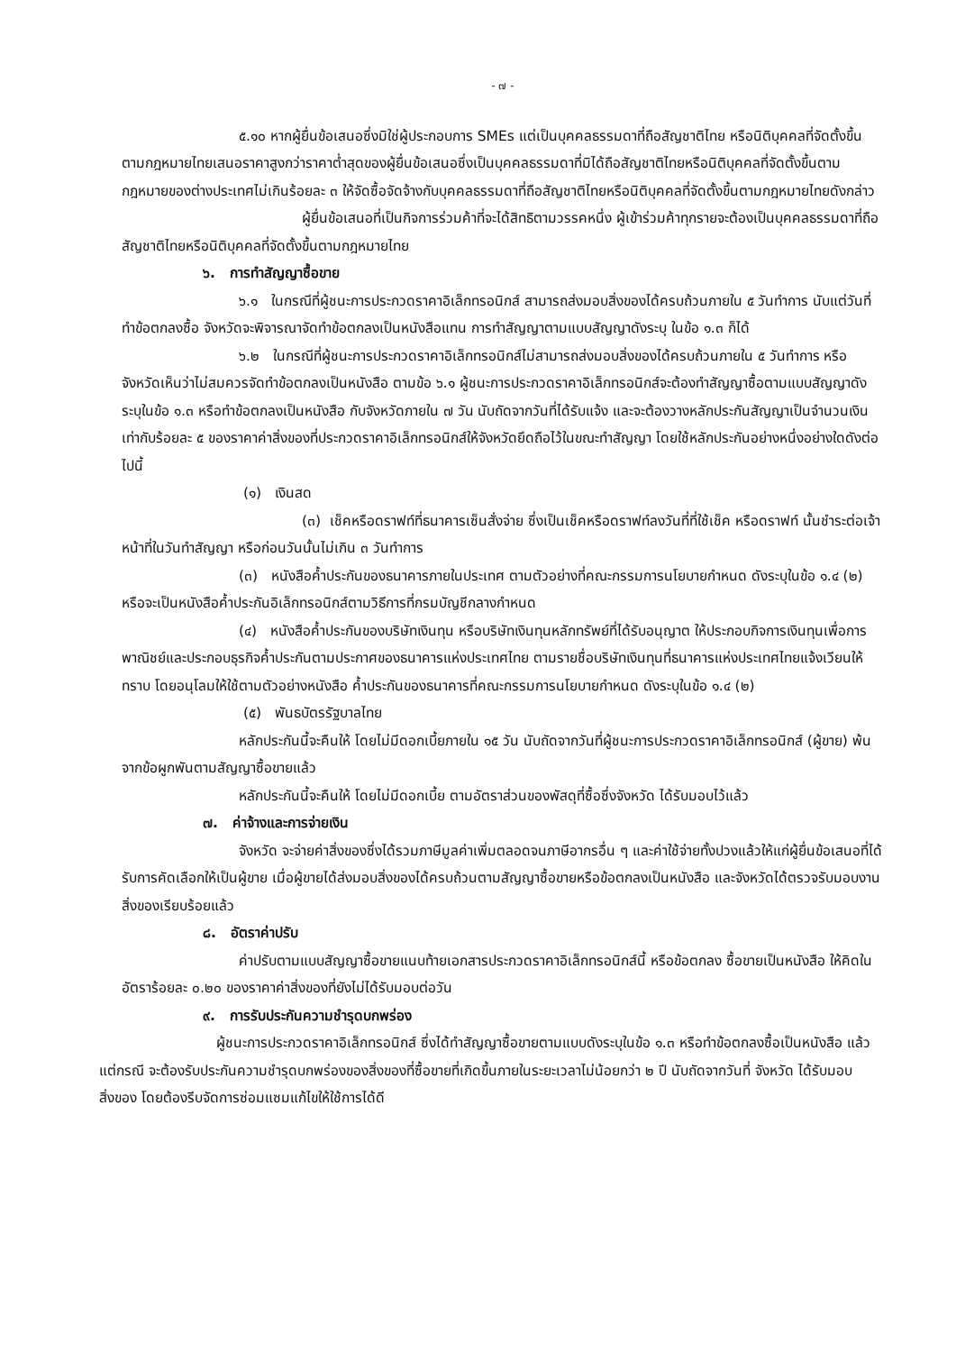- ๗ -
๕.๑๐ หากผู้ยื่นข้อเสนอซึ่งมิใช่ผู้ประกอบการ SMEs แต่เป็นบุคคลธรรมดาที่ถือสัญชาติไทย หรือนิติบุคคลที่จัดตั้งขึ้นตามกฎหมายไทยเสนอราคาสูงกว่าราคาต่ำสุดของผู้ยื่นข้อเสนอซึ่งเป็นบุคคลธรรมดาที่มิได้ถือสัญชาติไทยหรือนิติบุคคลที่จัดตั้งขึ้นตามกฎหมายของต่างประเทศไม่เกินร้อยละ ๓ ให้จัดซื้อจัดจ้างกับบุคคลธรรมดาที่ถือสัญชาติไทยหรือนิติบุคคลที่จัดตั้งขึ้นตามกฎหมายไทยดังกล่าว
ผู้ยื่นข้อเสนอที่เป็นกิจการร่วมค้าที่จะได้สิทธิตามวรรคหนึ่ง ผู้เข้าร่วมค้าทุกรายจะต้องเป็นบุคคลธรรมดาที่ถือสัญชาติไทยหรือนิติบุคคลที่จัดตั้งขึ้นตามกฎหมายไทย
๖. การทำสัญญาซื้อขาย
๖.๑ ในกรณีที่ผู้ชนะการประกวดราคาอิเล็กทรอนิกส์ สามารถส่งมอบสิ่งของได้ครบถ้วนภายใน ๕ วันทำการ นับแต่วันที่ทำข้อตกลงซื้อ จังหวัดจะพิจารณาจัดทำข้อตกลงเป็นหนังสือแทน การทำสัญญาตามแบบสัญญาดังระบุ ในข้อ ๑.๓ ก็ได้
๖.๒ ในกรณีที่ผู้ชนะการประกวดราคาอิเล็กทรอนิกส์ไม่สามารถส่งมอบสิ่งของได้ครบถ้วนภายใน ๕ วันทำการ หรือ จังหวัดเห็นว่าไม่สมควรจัดทำข้อตกลงเป็นหนังสือ ตามข้อ ๖.๑ ผู้ชนะการประกวดราคาอิเล็กทรอนิกส์จะต้องทำสัญญาซื้อตามแบบสัญญาดังระบุในข้อ ๑.๓ หรือทำข้อตกลงเป็นหนังสือ กับจังหวัดภายใน ๗ วัน นับถัดจากวันที่ได้รับแจ้ง และจะต้องวางหลักประกันสัญญาเป็นจำนวนเงินเท่ากับร้อยละ ๕ ของราคาค่าสิ่งของที่ประกวดราคาอิเล็กทรอนิกส์ให้จังหวัดยึดถือไว้ในขณะทำสัญญา โดยใช้หลักประกันอย่างหนึ่งอย่างใดดังต่อไปนี้
(๑) เงินสด
(๓) เช็คหรือดราฟท์ที่ธนาคารเซ็นสั่งจ่าย ซึ่งเป็นเช็คหรือดราฟท์ลงวันที่ที่ใช้เช็ค หรือดราฟท์ นั้นชำระต่อเจ้าหน้าที่ในวันทำสัญญา หรือก่อนวันนั้นไม่เกิน ๓ วันทำการ
(๓) หนังสือค้ำประกันของธนาคารภายในประเทศ ตามตัวอย่างที่คณะกรรมการนโยบายกำหนด ดังระบุในข้อ ๑.๔ (๒) หรือจะเป็นหนังสือค้ำประกันอิเล็กทรอนิกส์ตามวิธีการที่กรมบัญชีกลางกำหนด
(๔) หนังสือค้ำประกันของบริษัทเงินทุน หรือบริษัทเงินทุนหลักทรัพย์ที่ได้รับอนุญาต ให้ประกอบกิจการเงินทุนเพื่อการพาณิชย์และประกอบธุรกิจค้ำประกันตามประกาศของธนาคารแห่งประเทศไทย ตามรายชื่อบริษัทเงินทุนที่ธนาคารแห่งประเทศไทยแจ้งเวียนให้ทราบ โดยอนุโลมให้ใช้ตามตัวอย่างหนังสือ ค้ำประกันของธนาคารที่คณะกรรมการนโยบายกำหนด ดังระบุในข้อ ๑.๔ (๒)
(๕) พันธบัตรรัฐบาลไทย
หลักประกันนี้จะคืนให้ โดยไม่มีดอกเบี้ยภายใน ๑๕ วัน นับถัดจากวันที่ผู้ชนะการประกวดราคาอิเล็กทรอนิกส์ (ผู้ขาย) พ้นจากข้อผูกพันตามสัญญาซื้อขายแล้ว
หลักประกันนี้จะคืนให้ โดยไม่มีดอกเบี้ย ตามอัตราส่วนของพัสดุที่ซื้อซึ่งจังหวัด ได้รับมอบไว้แล้ว
๗. ค่าจ้างและการจ่ายเงิน
จังหวัด จะจ่ายค่าสิ่งของซึ่งได้รวมภาษีมูลค่าเพิ่มตลอดจนภาษีอากรอื่น ๆ และค่าใช้จ่ายทั้งปวงแล้วให้แก่ผู้ยื่นข้อเสนอที่ได้รับการคัดเลือกให้เป็นผู้ขาย เมื่อผู้ขายได้ส่งมอบสิ่งของได้ครบถ้วนตามสัญญาซื้อขายหรือข้อตกลงเป็นหนังสือ และจังหวัดได้ตรวจรับมอบงานสิ่งของเรียบร้อยแล้ว
๘. อัตราค่าปรับ
ค่าปรับตามแบบสัญญาซื้อขายแนบท้ายเอกสารประกวดราคาอิเล็กทรอนิกส์นี้ หรือข้อตกลง ซื้อขายเป็นหนังสือ ให้คิดในอัตราร้อยละ ๐.๒๐ ของราคาค่าสิ่งของที่ยังไม่ได้รับมอบต่อวัน
๙. การรับประกันความชำรุดบกพร่อง
ผู้ชนะการประกวดราคาอิเล็กทรอนิกส์ ซึ่งได้ทำสัญญาซื้อขายตามแบบดังระบุในข้อ ๑.๓ หรือทำข้อตกลงซื้อเป็นหนังสือ แล้วแต่กรณี จะต้องรับประกันความชำรุดบกพร่องของสิ่งของที่ซื้อขายที่เกิดขึ้นภายในระยะเวลาไม่น้อยกว่า ๒ ปี นับถัดจากวันที่ จังหวัด ได้รับมอบสิ่งของ โดยต้องรีบจัดการซ่อมแซมแก้ไขให้ใช้การได้ดี